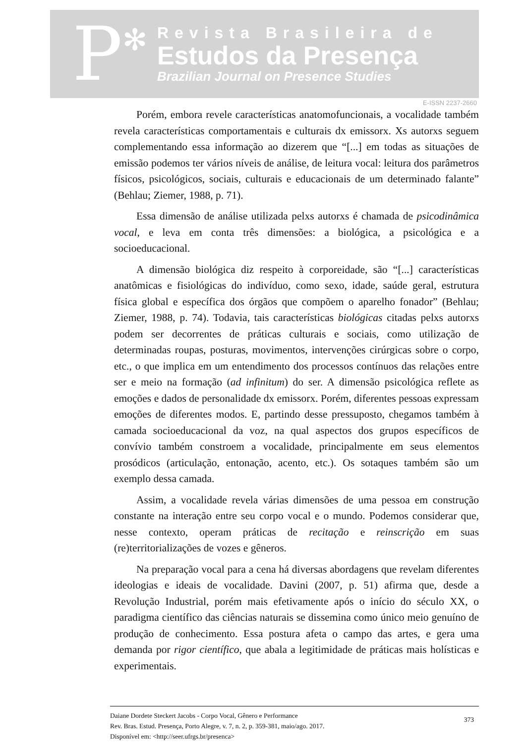P ✻
Revista Brasileira de
Estudos da Presença
Brazilian Journal on Presence Studies
E-ISSN 2237-2660
Porém, embora revele características anatomofuncionais, a vocalidade também revela características comportamentais e culturais dx emissorx. Xs autorxs seguem complementando essa informação ao dizerem que “[...] em todas as situações de emissão podemos ter vários níveis de análise, de leitura vocal: leitura dos parâmetros físicos, psicológicos, sociais, culturais e educacionais de um determinado falante” (Behlau; Ziemer, 1988, p. 71).
Essa dimensão de análise utilizada pelxs autorxs é chamada de psicodinâmica vocal, e leva em conta três dimensões: a biológica, a psicológica e a socioeducacional.
A dimensão biológica diz respeito à corporeidade, são “[...] características anatômicas e fisiológicas do indivíduo, como sexo, idade, saúde geral, estrutura física global e específica dos órgãos que compõem o aparelho fonador” (Behlau; Ziemer, 1988, p. 74). Todavia, tais características biológicas citadas pelxs autorxs podem ser decorrentes de práticas culturais e sociais, como utilização de determinadas roupas, posturas, movimentos, intervenções cirúrgicas sobre o corpo, etc., o que implica em um entendimento dos processos contínuos das relações entre ser e meio na formação (ad infinitum) do ser. A dimensão psicológica reflete as emoções e dados de personalidade dx emissorx. Porém, diferentes pessoas expressam emoções de diferentes modos. E, partindo desse pressuposto, chegamos também à camada socioeducacional da voz, na qual aspectos dos grupos específicos de convívio também constroem a vocalidade, principalmente em seus elementos prosódicos (articulação, entonação, acento, etc.). Os sotaques também são um exemplo dessa camada.
Assim, a vocalidade revela várias dimensões de uma pessoa em construção constante na interação entre seu corpo vocal e o mundo. Podemos considerar que, nesse contexto, operam práticas de recitação e reinscrição em suas (re)territorializações de vozes e gêneros.
Na preparação vocal para a cena há diversas abordagens que revelam diferentes ideologias e ideais de vocalidade. Davini (2007, p. 51) afirma que, desde a Revolução Industrial, porém mais efetivamente após o início do século XX, o paradigma científico das ciências naturais se dissemina como único meio genuíno de produção de conhecimento. Essa postura afeta o campo das artes, e gera uma demanda por rigor científico, que abala a legitimidade de práticas mais holísticas e experimentais.
Daiane Dordete Steckert Jacobs - Corpo Vocal, Gênero e Performance
Rev. Bras. Estud. Presença, Porto Alegre, v. 7, n. 2, p. 359-381, maio/ago. 2017.
Disponível em: <http://seer.ufrgs.br/presenca>
373